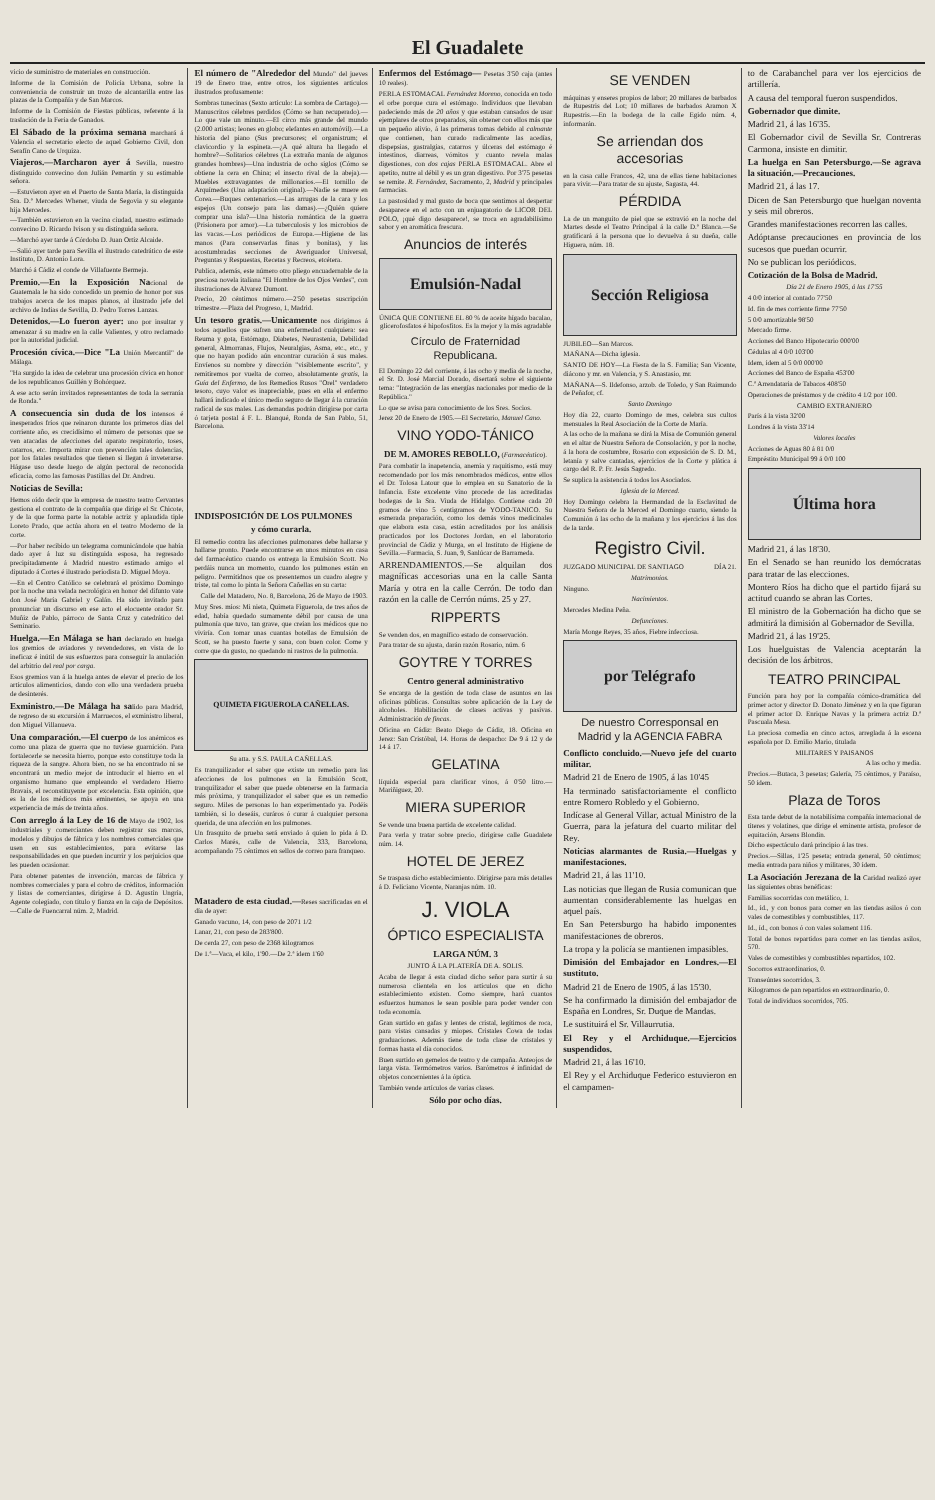El Guadalete
vicio de suministro de materiales en construcción.
Informe de la Comisión de Policía Urbana, sobre la conveniencia de construir un trozo de alcantarilla entre las plazas de la Compañía y de San Marcos.
Informe de la Comisión de Fiestas públicas, referente á la traslación de la Feria de Ganados.
El Sábado de la próxima semana marchará á Valencia el secretario electo de aquel Gobierno Civil, don Serafín Cano de Urquiza.
Viajeros.—Marcharon ayer á Sevilla, nuestro distinguido convecino don Julián Pemartín y su estimable señora.
—Estuvieron ayer en el Puerto de Santa María, la distinguida Sra. D.ª Mercedes Whener, viuda de Segovia y su elegante hija Mercedes.
—También estuvieron en la vecina ciudad, nuestro estimado convecino D. Ricardo Ivison y su distinguida señora.
—Marchó ayer tarde á Córdoba D. Juan Ortíz Alcaide.
—Salió ayer tarde para Sevilla el ilustrado catedrático de este Instituto, D. Antonio Lora.
Marchó á Cádiz el conde de Villafuente Bermeja.
Premio.—En la Exposición Nacional de Guatemala le ha sido concedido un premio de honor por sus trabajos acerca de los mapas planos, al ilustrado jefe del archivo de Indias de Sevilla, D. Pedro Torres Lanzas.
Detenidos.—Lo fueron ayer: uno por insultar y amenazar á su madre en la calle Valientes, y otro reclamado por la autoridad judicial.
Procesión cívica.—Dice "La Unión Mercantil" de Málaga.
"Ha surgido la idea de celebrar una procesión cívica en honor de los republicanos Guillén y Bohórquez.
A ese acto serán invitados representantes de toda la serranía de Ronda."
A consecuencia sin duda de los intensos é inesperados fríos que reinaron durante los primeros días del corriente año, es crecidísimo el número de personas que se ven atacadas de afecciones del aparato respiratorio, toses, catarros, etc. Importa mirar con prevención tales dolencias, por los fatales resultados que tienen si llegan á inveterarse. Hágase uso desde luego de algún pectoral de reconocida eficacia, como las famosas Pastillas del Dr. Andreu.
Noticias de Sevilla:
Hemos oído decir que la empresa de nuestro teatro Cervantes gestiona el contrato de la compañía que dirige el Sr. Chicote, y de la que forma parte la notable actriz y aplaudida tiple Loreto Prado, que actúa ahora en el teatro Moderno de la corte.
—Por haber recibido un telegrama comunicándole que había dado ayer á luz su distinguida esposa, ha regresado precipitadamente á Madrid nuestro estimado amigo el diputado á Cortes é ilustrado periodista D. Miguel Moya.
—En el Centro Católico se celebrará el próximo Domingo por la noche una velada necrológica en honor del difunto vate don José María Gabriel y Galán. Ha sido invitado para pronunciar un discurso en ese acto el elocuente orador Sr. Muñiz de Pablo, párroco de Santa Cruz y catedrático del Seminario.
Huelga.—En Málaga se han declarado en huelga los gremios de aviadores y revendedores, en vista de lo ineficaz é inútil de sus esfuerzos para conseguir la anulación del arbitrio del real por carga.
Esos gremios van á la huelga antes de elevar el precio de los artículos alimenticios, dando con ello una verdadera prueba de desinterés.
Exministro.—De Málaga ha salido para Madrid, de regreso de su excursión á Marruecos, el exministro liberal, don Miguel Villanueva.
Una comparación.—El cuerpo de los anémicos es como una plaza de guerra que no tuviese guarnición. Para fortalecerle se necesita hierro, porque esto constituye toda la riqueza de la sangre. Ahora bien, no se ha encontrado ni se encontrará un medio mejor de introducir el hierro en el organismo humano que empleando el verdadero Hierro Bravais, el reconstituyente por excelencia. Esta opinión, que es la de los médicos más eminentes, se apoya en una experiencia de más de treinta años.
Con arreglo á la Ley de 16 de Mayo de 1902, los industriales y comerciantes deben registrar sus marcas, modelos y dibujos de fábrica y los nombres comerciales que usen en sus establecimientos, para evitarse las responsabilidades en que pueden incurrir y los perjuicios que les pueden ocasionar.
Para obtener patentes de invención, marcas de fábrica y nombres comerciales y para el cobro de créditos, información y listas de comerciantes, dirigirse á D. Agustín Ungría, Agente colegiado, con título y fianza en la caja de Depósitos.—Calle de Fuencarral núm. 2, Madrid.
El número de "Alrededor del Mundo" del jueves 19 de Enero trae, entre otros, los siguientes artículos ilustrados profusamente:
Sombras tunecinas (Sexto artículo: La sombra de Cartago).—Manuscritos célebres perdidos (Cómo se han recuperado).—Lo que vale un minuto.—El circo más grande del mundo (2.000 artistas; leones en globo; elefantes en automóvil).—La historia del piano (Sus precursores; el organistrum; el clavicordio y la espineta.—¿A qué altura ha llegado el hombre?—Solitarios célebres (La extraña manía de algunos grandes hombres)—Una industria de ocho siglos (Cómo se obtiene la cera en China; el insecto rival de la abeja).—Muebles extravagantes de millonarios.—El tornillo de Arquímedes (Una adaptación original).—Nadie se muere en Corea.—Buques centenarios.—Las arrugas de la cara y los espejos (Un consejo para las damas).—¿Quién quiere comprar una isla?—Una historia romántica de la guerra (Prisionera por amor).—La tuberculosis y los microbios de las vacas.—Los periódicos de Europa.—Higiene de las manos (Para conservarlas finas y bonitas), y las acostumbradas secciones de Averiguador Universal, Preguntas y Respuestas, Recetas y Recreos, etcétera.
Publica, además, este número otro pliego encuadernable de la preciosa novela italiana "El Hombre de los Ojos Verdes", con ilustraciones de Alvarez Dumont.
Precio, 20 céntimos número.—2'50 pesetas suscripción trimestre.—Plaza del Progreso, 1, Madrid.
Un tesoro gratis.—Unicamente nos dirigimos á todos aquellos que sufren una enfermedad cualquiera: sea Reuma y gota, Estómago, Diabetes, Neurastenia, Debilidad general, Almorranas, Flujos, Neuralgias, Asma, etc., etc., y que no hayan podido aún encontrar curación á sus males. Envíenos su nombre y dirección "visiblemente escrito", y remitiremos por vuelta de correo, absolutamente gratis, la Guía del Enfermo, de los Remedios Rusos "Orel" verdadero tesoro, cuyo valor es inapreciable, pues en ella el enfermo hallará indicado el único medio seguro de llegar á la curación radical de sus males. Las demandas podrán dirigirse por carta ó tarjeta postal á F. L. Blanqué, Ronda de San Pablo, 51, Barcelona.
INDISPOSICIÓN DE LOS PULMONES
y cómo curarla.
El remedio contra las afecciones pulmonares debe hallarse y hallarse pronto. Puede encontrarse en unos minutos en casa del farmacéutico cuando os entrega la Emulsión Scott. No perdáis nunca un momento, cuando los pulmones están en peligro. Permitidnos que os presentemos un cuadro alegre y triste, tal como lo pinta la Señora Cañellas en su carta:
Calle del Matadero, No. 8, Barcelona, 26 de Mayo de 1903.
Muy Sres. míos: Mi nieta, Quimeta Figuerola, de tres años de edad, había quedado sumamente débil por causa de una pulmonía que tuvo, tan grave, que creían los médicos que no viviría. Con tomar unas cuantas botellas de Emulsión de Scott, se ha puesto fuerte y sana, con buen color. Come y corre que da gusto, no quedando ni rastros de la pulmonía.
QUIMETA FIGUEROLA CAÑELLAS.
Su atta. y S.S. PAULA CAÑELLAS.
Es tranquilizador el saber que existe un remedio para las afecciones de los pulmones en la Emulsión Scott, tranquilizador el saber que puede obtenerse en la farmacia más próxima, y tranquilizador el saber que es un remedio seguro. Miles de personas lo han experimentado ya. Podéis también, si lo deseáis, curáros ó curar á cualquier persona querida, de una afección en los pulmones.
Un frasquito de prueba será enviado á quien lo pida á D. Carlos Marés, calle de Valencia, 333, Barcelona, acompañando 75 céntimos en sellos de correo para franqueo.
Matadero de esta ciudad.—Reses sacrificadas en el día de ayer:
Ganado vacuno, 14, con peso de 2071 1/2
Lanar, 21, con peso de 283'800.
De cerda 27, con peso de 2368 kilogramos
De 1.ª—Vaca, el kilo, 1'90.—De 2.ª idem 1'60
Enfermos del Estómago— Pesetas 3'50 caja (antes 10 reales).
PERLA ESTOMACAL Fernández Moreno, conocida en todo el orbe porque cura el estómago. Individuos que llevaban padeciendo más de 20 años y que estaban cansados de usar ejemplares de otros preparados, sin obtener con ellos más que un pequeño alivio, á las primeras tomas debido al calmante que contienen, han curado radicalmente las acedías, dispepsias, gastralgias, catarros y úlceras del estómago é intestinos, diarreas, vómitos y cuanto revela malas digestiones, con dos cajas PERLA ESTOMACAL. Abre el apetito, nutre al débil y es un gran digestivo. Por 3'75 pesetas se remite. R. Fernández, Sacramento, 2, Madrid y principales farmacias.
La pastosidad y mal gusto de boca que sentimos al despertar desaparece en el acto con un enjuagatorio de LICOR DEL POLO, ¡qué digo desaparece!, se troca en agradabilísimo sabor y en aromática frescura.
Anuncios de interés
Emulsión-Nadal
ÚNICA QUE CONTIENE EL 80 % de aceite hígado bacalao, glicerofosfatos é hipofosfitos. Es la mejor y la más agradable
Círculo de Fraternidad Republicana.
El Domingo 22 del corriente, á las ocho y media de la noche, el Sr. D. José Marcial Dorado, disertará sobre el siguiente tema: "Integración de las energías nacionales por medio de la República."
Lo que se avisa para conocimiento de los Sres. Socios.
Jerez 20 de Enero de 1905.—El Secretario, Manuel Cano.
VINO YODO-TÁNICO
DE M. AMORES REBOLLO, (Farmacéutico).
Para combatir la inapetencia, anemia y raquitismo, está muy recomendado por los más renombrados médicos, entre ellos el Dr. Tolosa Latour que lo emplea en su Sanatorio de la Infancia. Este excelente vino procede de las acreditadas bodegas de la Sra. Viuda de Hidalgo. Contiene cada 20 gramos de vino 5 centigramos de YODO-TANICO. Su esmerada preparación, como los demás vinos medicinales que elabora esta casa, están acreditados por los análisis practicados por los Doctores Jordan, en el laboratorio provincial de Cádiz y Murga, en el Instituto de Higiene de Sevilla.—Farmacia, S. Juan, 9, Sanlúcar de Barrameda.
ARRENDAMIENTOS.—Se alquilan dos magníficas accesorias una en la calle Santa María y otra en la calle Cerrón. De todo dan razón en la calle de Cerrón núms. 25 y 27.
RIPPERTS
Se venden dos, en magnífico estado de conservación.
Para tratar de su ajusta, darán razón Rosario, núm. 6
GOYTRE Y TORRES
Centro general administrativo
Se encarga de la gestión de toda clase de asuntos en las oficinas públicas. Consultas sobre aplicación de la Ley de alcoholes. Habilitación de clases activas y pasivas. Administración de fincas.
Oficina en Cádiz: Beato Diego de Cádiz, 18. Oficina en Jerez: San Cristóbal, 14. Horas de despacho: De 9 á 12 y de 14 á 17.
GELATINA
líquida especial para clarificar vinos, á 0'50 litro.—Mariñiguez, 20.
MIERA SUPERIOR
Se vende una buena partida de excelente calidad.
Para verla y tratar sobre precio, dirigirse calle Guadalete núm. 14.
HOTEL DE JEREZ
Se traspasa dicho establecimiento. Dirigirse para más detalles á D. Feliciano Vicente, Naranjas núm. 10.
J. VIOLA
ÓPTICO ESPECIALISTA
LARGA NÚM. 3
JUNTO Á LA PLATERÍA DE A. SOLIS.
Acaba de llegar á esta ciudad dicho señor para surtir á su numerosa clientela en los artículos que en dicho establecimiento existen. Como siempre, hará cuantos esfuerzos humanos le sean posible para poder vender con toda economía.
Gran surtido en gafas y lentes de cristal, legítimos de roca, para vistas cansadas y miopes. Cristales Cowa de todas graduaciones. Además tiene de toda clase de cristales y formas hasta el día conocidos.
Buen surtido en gemelos de teatro y de campaña. Anteojos de larga vista. Termómetros varios. Barómetros é infinidad de objetos concernientes á la óptica.
También vende artículos de varias clases.
Sólo por ocho días.
SE VENDEN
máquinas y enseres propios de labor; 20 millares de barbados de Rupestris del Lot; 10 millares de barbados Aramon X Rupestris.—En la bodega de la calle Egido núm. 4, informarán.
Se arriendan dos accesorias
en la casa calle Francos, 42, una de ellas tiene habitaciones para vivir.—Para tratar de su ajuste, Sagasta, 44.
PÉRDIDA
La de un manguito de piel que se extravió en la noche del Martes desde el Teatro Principal á la calle D.ª Blanca.—Se gratificará á la persona que lo devuelva á su dueña, calle Higuera, núm. 18.
Sección Religiosa
JUBILEO—San Marcos.
MAÑANA—Dicha iglesia.
SANTO DE HOY—La Fiesta de la S. Familia; San Vicente, diácono y mr. en Valencia, y S. Anastasio, mr.
MAÑANA—S. Ildefonso, arzob. de Toledo, y San Raimundo de Peñafor, cf.
Santo Domingo
Hoy día 22, cuarto Domingo de mes, celebra sus cultos mensuales la Real Asociación de la Corte de María.
A las ocho de la mañana se dirá la Misa de Comunión general en el altar de Nuestra Señora de Consolación, y por la noche, á la hora de costumbre, Rosario con exposición de S. D. M., letanía y salve cantadas, ejercicios de la Corte y plática á cargo del R. P. Fr. Jesús Sagredo.
Se suplica la asistencia á todos los Asociados.
Iglesia de la Merced.
Hoy Domingo celebra la Hermandad de la Esclavitud de Nuestra Señora de la Merced el Domingo cuarto, siendo la Comunión á las ocho de la mañana y los ejercicios á las dos de la tarde.
Registro Civil.
JUZGADO MUNICIPAL DE SANTIAGO DÍA 21.
Matrimonios.
Ninguno.
Nacimientos.
Mercedes Medina Peña.
Defunciones.
María Monge Reyes, 35 años, Fiebre infecciosa.
por Telégrafo
De nuestro Corresponsal en Madrid y la AGENCIA FABRA
Conflicto concluido.—Nuevo jefe del cuarto militar.
Madrid 21 de Enero de 1905, á las 10'45
Ha terminado satisfactoriamente el conflicto entre Romero Robledo y el Gobierno.
Indícase al General Villar, actual Ministro de la Guerra, para la jefatura del cuarto militar del Rey.
Noticias alarmantes de Rusia.—Huelgas y manifestaciones.
Madrid 21, á las 11'10.
Las noticias que llegan de Rusia comunican que aumentan considerablemente las huelgas en aquel país.
En San Petersburgo ha habido imponentes manifestaciones de obreros.
La tropa y la policía se mantienen impasibles.
Dimisión del Embajador en Londres.—El sustituto.
Madrid 21 de Enero de 1905, á las 15'30.
Se ha confirmado la dimisión del embajador de España en Londres, Sr. Duque de Mandas.
Le sustituirá el Sr. Villaurrutia.
El Rey y el Archiduque.—Ejercicios suspendidos.
Madrid 21, á las 16'10.
El Rey y el Archiduque Federico estuvieron en el campamen-
to de Carabanchel para ver los ejercicios de artillería.
A causa del temporal fueron suspendidos.
Gobernador que dimite.
Madrid 21, á las 16'35.
El Gobernador civil de Sevilla Sr. Contreras Carmona, insiste en dimitir.
La huelga en San Petersburgo.—Se agrava la situación.—Precauciones.
Madrid 21, á las 17.
Dicen de San Petersburgo que huelgan noventa y seis mil obreros.
Grandes manifestaciones recorren las calles.
Adóptanse precauciones en provincia de los sucesos que puedan ocurrir.
No se publican los periódicos.
Cotización de la Bolsa de Madrid.
Día 21 de Enero 1905, á las 17'55
4 0/0 interior al contado 77'50
Id. fin de mes corriente firme 77'50
5 0/0 amortizable 98'50
Mercado firme.
Acciones del Banco Hipotecario 000'00
Cédulas al 4 0/0 103'00
Idem, ídem al 5 0/0 000'00
Acciones del Banco de España 453'00
C.ª Arrendataria de Tabacos 408'50
Operaciones de préstamos y de crédito 4 1/2 por 100.
CAMBIO EXTRANJERO
París á la vista 32'00
Londres á la vista 33'14
Valores locales
Acciones de Aguas 80 á 81 0/0
Empréstito Municipal 99 á 0/0 100
Última hora
Madrid 21, á las 18'30.
En el Senado se han reunido los demócratas para tratar de las elecciones.
Montero Ríos ha dicho que el partido fijará su actitud cuando se abran las Cortes.
El ministro de la Gobernación ha dicho que se admitirá la dimisión al Gobernador de Sevilla.
Madrid 21, á las 19'25.
Los huelguistas de Valencia aceptarán la decisión de los árbitros.
TEATRO PRINCIPAL
Función para hoy por la compañía cómico-dramática del primer actor y director D. Donato Jiménez y en la que figuran el primer actor D. Enrique Navas y la primera actriz D.ª Pascuala Mesa.
La preciosa comedia en cinco actos, arreglada á la escena española por D. Emilio Mario, titulada
MILITARES Y PAISANOS
A las ocho y media.
Precios.—Butaca, 3 pesetas; Galería, 75 céntimos, y Paraíso, 50 ídem.
Plaza de Toros
Esta tarde debut de la notabilísima compañía internacional de títeres y volatines, que dirige el eminente artista, profesor de equitación, Arsens Blondin.
Dicho espectáculo dará principio á las tres.
Precios.—Sillas, 1'25 peseta; entrada general, 50 céntimos; media entrada para niños y militares, 30 ídem.
La Asociación Jerezana de la Caridad realizó ayer las siguientes obras benéficas:
Familias socorridas con metálico, 1.
Id., íd., y con bonos para comer en las tiendas asilos ó con vales de comestibles y combustibles, 117.
Id., íd., con bonos ó con vales solament 116.
Total de bonos repartidos para comer en las tiendas asilos, 570.
Vales de comestibles y combustibles repartidos, 102.
Socorros extraordinarios, 0.
Transeúntes socorridos, 3.
Kilogramos de pan repartidos en extraordinario, 0.
Total de individuos socorridos, 705.